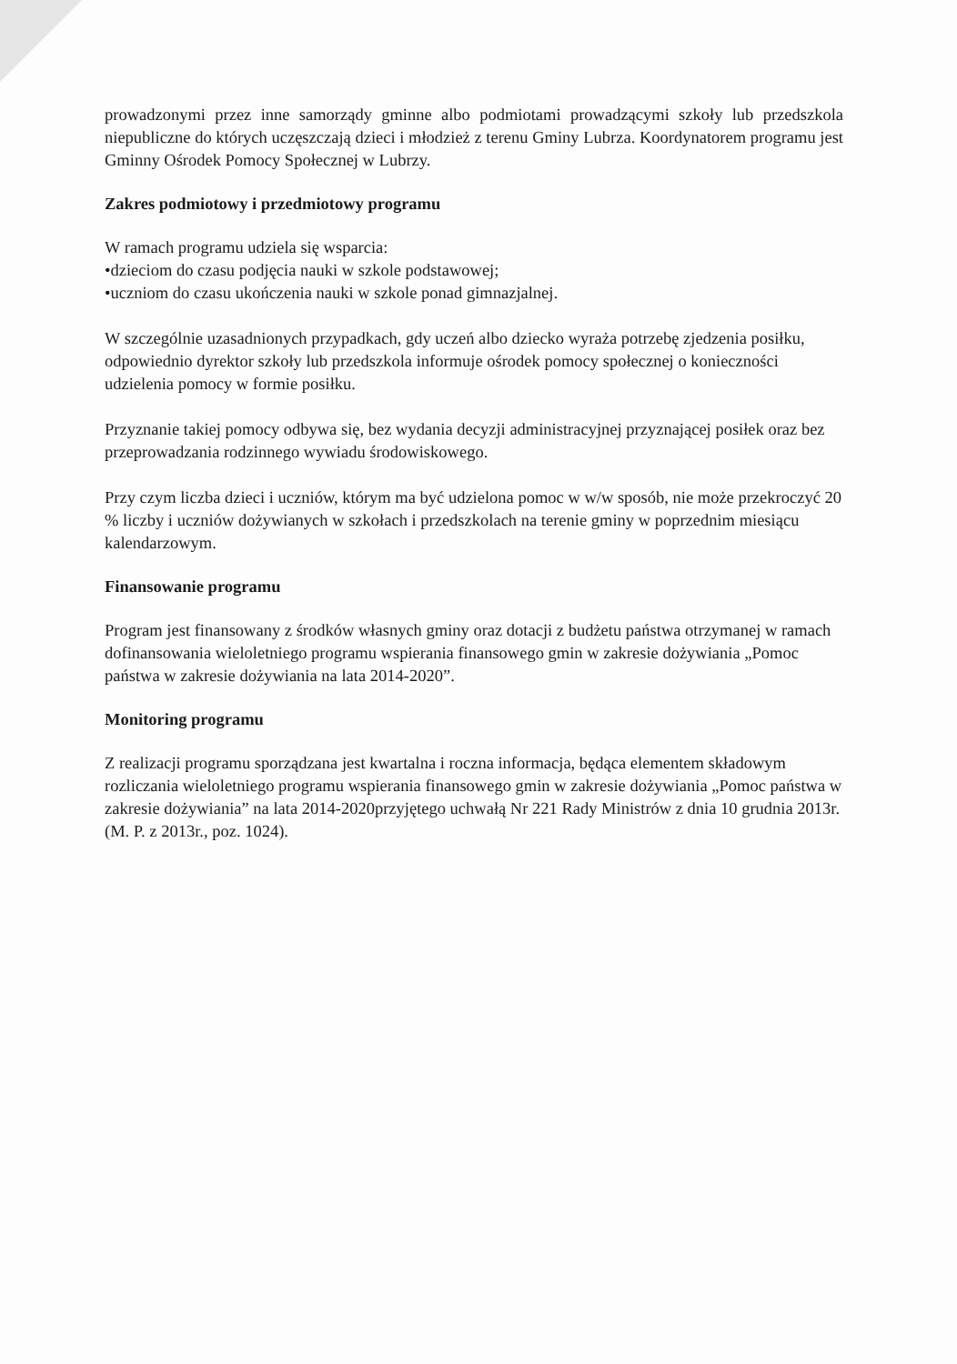prowadzonymi przez inne samorządy gminne albo podmiotami prowadzącymi szkoły lub przedszkola niepubliczne do których uczęszczają dzieci i młodzież z terenu Gminy Lubrza. Koordynatorem programu jest Gminny Ośrodek Pomocy Społecznej w Lubrzy.
Zakres podmiotowy i przedmiotowy programu
W ramach programu udziela się wsparcia:
•dzieciom do czasu podjęcia nauki w szkole podstawowej;
•uczniom do czasu ukończenia nauki w szkole ponad gimnazjalnej.
W szczególnie uzasadnionych przypadkach, gdy uczeń albo dziecko wyraża potrzebę zjedzenia posiłku, odpowiednio dyrektor szkoły lub przedszkola informuje ośrodek pomocy społecznej o konieczności udzielenia pomocy w formie posiłku.
Przyznanie takiej pomocy odbywa się, bez wydania decyzji administracyjnej przyznającej posiłek oraz bez przeprowadzania rodzinnego wywiadu środowiskowego.
Przy czym liczba dzieci i uczniów, którym ma być udzielona pomoc w w/w sposób, nie może przekroczyć 20 % liczby i uczniów dożywianych w szkołach i przedszkolach na terenie gminy w poprzednim miesiącu kalendarzowym.
Finansowanie programu
Program jest finansowany z środków własnych gminy oraz dotacji z budżetu państwa otrzymanej w ramach dofinansowania wieloletniego programu wspierania finansowego gmin w zakresie dożywiania „Pomoc państwa w zakresie dożywiania na lata 2014-2020”.
Monitoring programu
Z realizacji programu sporządzana jest kwartalna i roczna informacja, będąca elementem składowym rozliczania wieloletniego programu wspierania finansowego gmin w zakresie dożywiania „Pomoc państwa w zakresie dożywiania” na lata 2014-2020przyjętego uchwałą Nr 221 Rady Ministrów z dnia 10 grudnia 2013r. (M. P. z 2013r., poz. 1024).